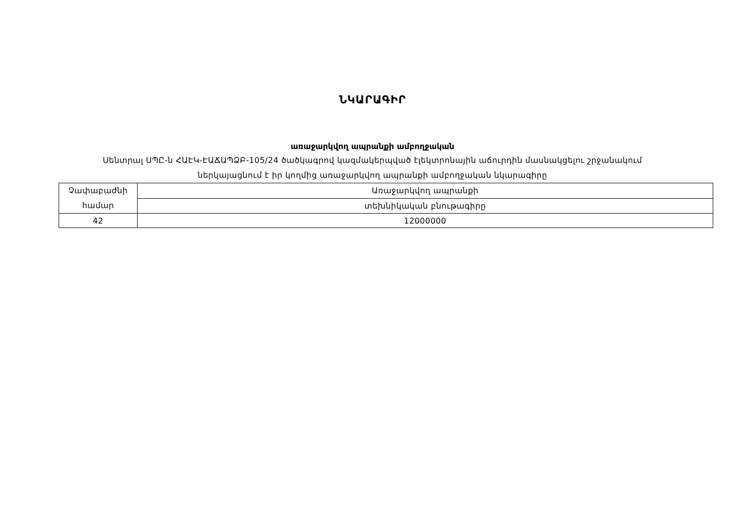ՆԿԱՐԱԳԻՐ
առաջարկվող ապրանքի ամբողջական
Սենտրալ ՍՊԸ-ն ՀԱԷԿ-ԷԱՃԱՊՁԲ-105/24 ծածկագրով կազմակերպված էլեկտրոնային աճուրդին մասնակցելու շրջանակում
ներկայացնում է իր կողմից առաջարկվող ապրանքի ամբողջական նկարագիրը
| Չափաբաժնի համար | Առաջարկվող ապրանքի |
| | տեխնիկական բնութագիրը |
| 42 | 12000000 |